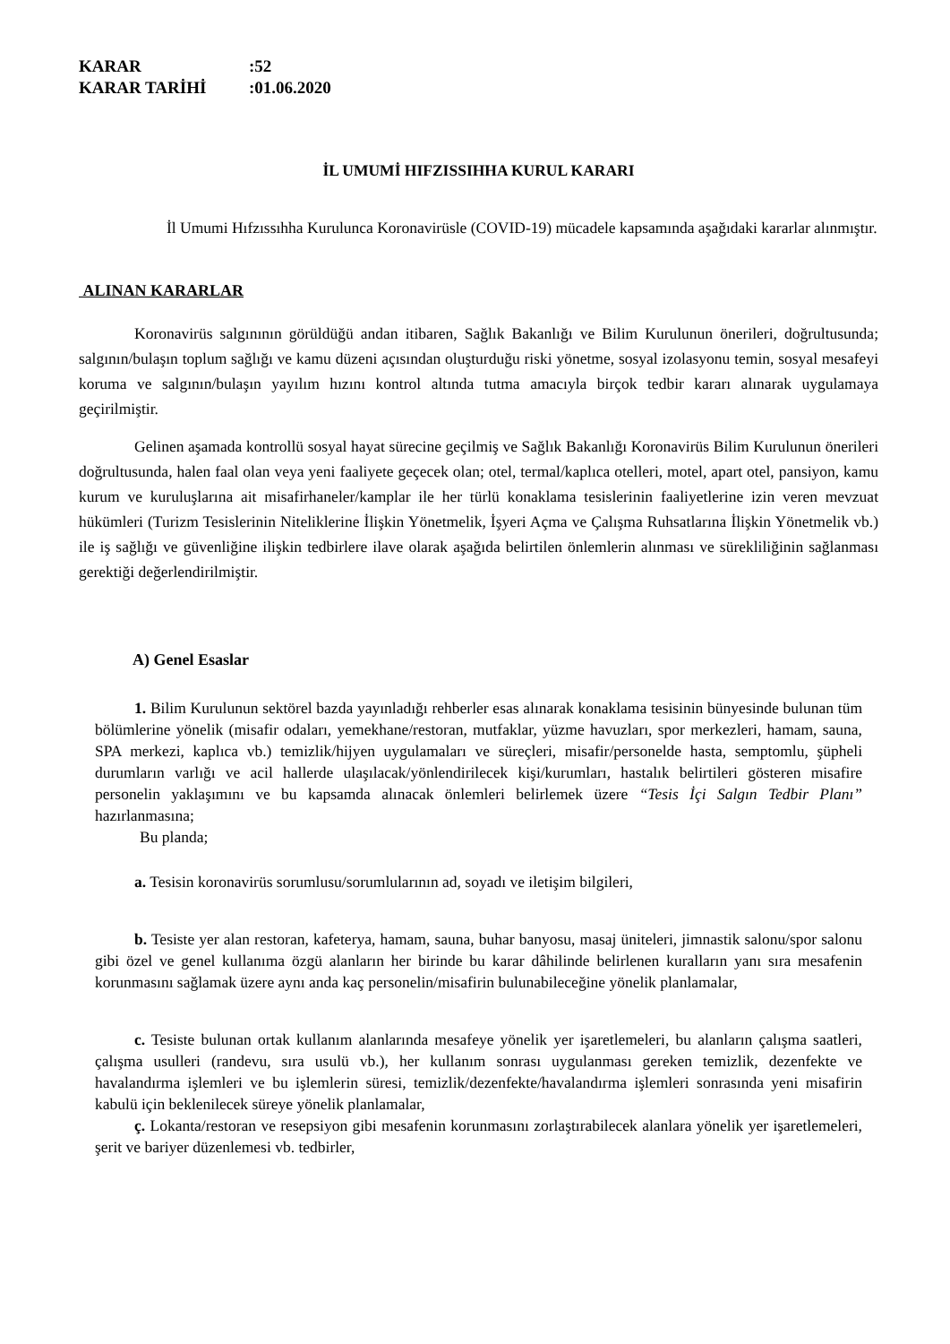KARAR:52
KARAR TARİHİ:01.06.2020
İL UMUMİ HIFZISSIHHA KURUL KARARI
İl Umumi Hıfzıssıhha Kurulunca Koronavirüsle (COVID-19) mücadele kapsamında aşağıdaki kararlar alınmıştır.
ALINAN KARARLAR
Koronavirüs salgınının görüldüğü andan itibaren, Sağlık Bakanlığı ve Bilim Kurulunun önerileri, doğrultusunda; salgının/bulaşın toplum sağlığı ve kamu düzeni açısından oluşturduğu riski yönetme, sosyal izolasyonu temin, sosyal mesafeyi koruma ve salgının/bulaşın yayılım hızını kontrol altında tutma amacıyla birçok tedbir kararı alınarak uygulamaya geçirilmiştir.
Gelinen aşamada kontrollü sosyal hayat sürecine geçilmiş ve Sağlık Bakanlığı Koronavirüs Bilim Kurulunun önerileri doğrultusunda, halen faal olan veya yeni faaliyete geçecek olan; otel, termal/kaplıca otelleri, motel, apart otel, pansiyon, kamu kurum ve kuruluşlarına ait misafirhaneler/kamplar ile her türlü konaklama tesislerinin faaliyetlerine izin veren mevzuat hükümleri (Turizm Tesislerinin Niteliklerine İlişkin Yönetmelik, İşyeri Açma ve Çalışma Ruhsatlarına İlişkin Yönetmelik vb.) ile iş sağlığı ve güvenliğine ilişkin tedbirlere ilave olarak aşağıda belirtilen önlemlerin alınması ve sürekliliğinin sağlanması gerektiği değerlendirilmiştir.
A) Genel Esaslar
1. Bilim Kurulunun sektörel bazda yayınladığı rehberler esas alınarak konaklama tesisinin bünyesinde bulunan tüm bölümlerine yönelik (misafir odaları, yemekhane/restoran, mutfaklar, yüzme havuzları, spor merkezleri, hamam, sauna, SPA merkezi, kaplıca vb.) temizlik/hijyen uygulamaları ve süreçleri, misafir/personelde hasta, semptomlu, şüpheli durumların varlığı ve acil hallerde ulaşılacak/yönlendirilecek kişi/kurumları, hastalık belirtileri gösteren misafire personelin yaklaşımını ve bu kapsamda alınacak önlemleri belirlemek üzere “Tesis İçi Salgın Tedbir Planı” hazırlanmasına;
Bu planda;
a. Tesisin koronavirüs sorumlusu/sorumlularının ad, soyadı ve iletişim bilgileri,
b. Tesiste yer alan restoran, kafeterya, hamam, sauna, buhar banyosu, masaj üniteleri, jimnastik salonu/spor salonu gibi özel ve genel kullanıma özgü alanların her birinde bu karar dâhilinde belirlenen kuralların yanı sıra mesafenin korunmasını sağlamak üzere aynı anda kaç personelin/misafirin bulunabileceğine yönelik planlamalar,
c. Tesiste bulunan ortak kullanım alanlarında mesafeye yönelik yer işaretlemeleri, bu alanların çalışma saatleri, çalışma usulleri (randevu, sıra usulü vb.), her kullanım sonrası uygulanması gereken temizlik, dezenfekte ve havalandırma işlemleri ve bu işlemlerin süresi, temizlik/dezenfekte/havalandırma işlemleri sonrasında yeni misafirin kabulü için beklenilecek süreye yönelik planlamalar,
ç. Lokanta/restoran ve resepsiyon gibi mesafenin korunmasını zorlaştırabilecek alanlara yönelik yer işaretlemeleri, şerit ve bariyer düzenlemesi vb. tedbirler,